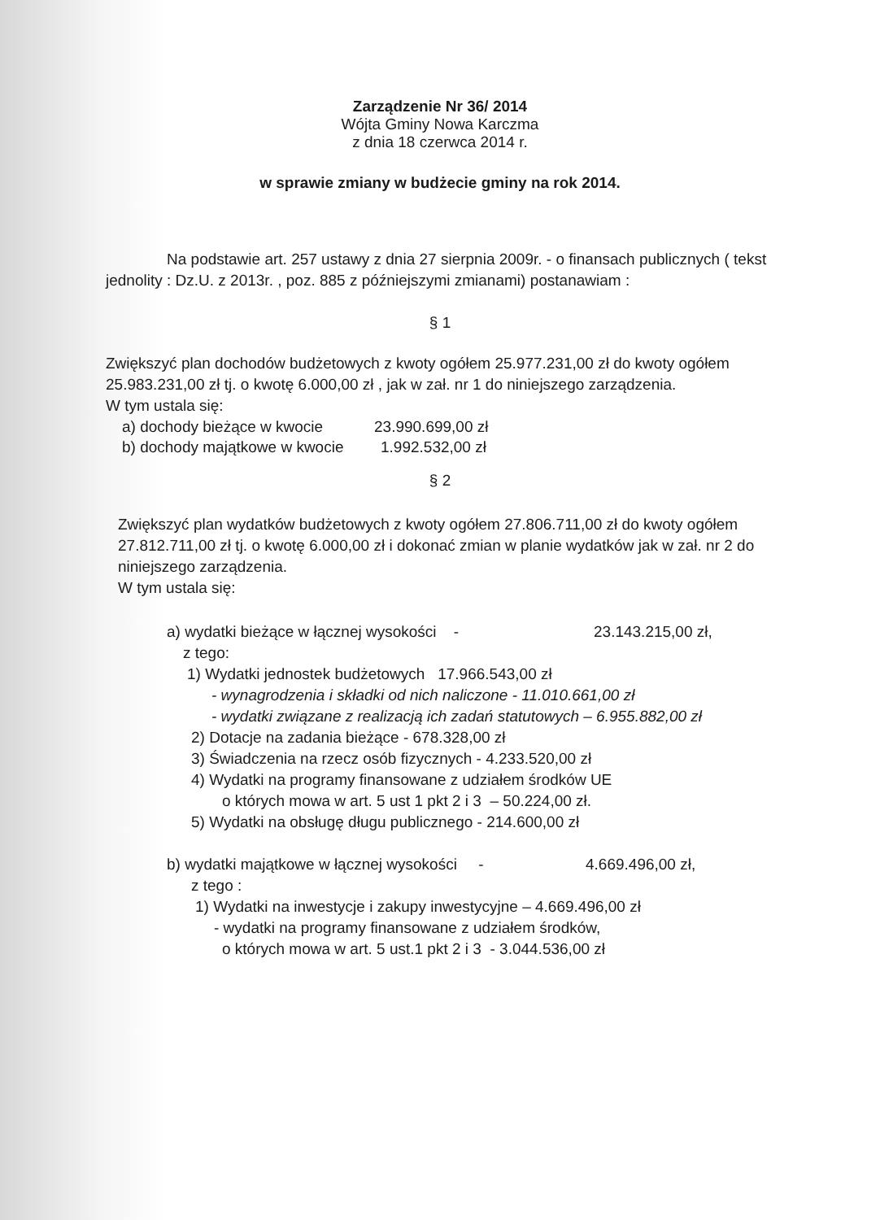Zarządzenie Nr 36/ 2014
Wójta Gminy Nowa Karczma
z dnia 18 czerwca 2014 r.
w sprawie zmiany w budżecie gminy na rok 2014.
Na podstawie art. 257 ustawy z dnia 27 sierpnia 2009r. - o finansach publicznych ( tekst jednolity : Dz.U. z 2013r. , poz. 885 z późniejszymi zmianami) postanawiam :
§ 1
Zwiększyć plan dochodów budżetowych z kwoty ogółem 25.977.231,00 zł do kwoty ogółem 25.983.231,00 zł tj. o kwotę 6.000,00 zł , jak w zał. nr 1 do niniejszego zarządzenia.
W tym ustala się:
a) dochody bieżące w kwocie 23.990.699,00 zł
b) dochody majątkowe w kwocie 1.992.532,00 zł
§ 2
Zwiększyć plan wydatków budżetowych z kwoty ogółem 27.806.711,00 zł do kwoty ogółem 27.812.711,00 zł tj. o kwotę 6.000,00 zł i dokonać zmian w planie wydatków jak w zał. nr 2 do niniejszego zarządzenia.
W tym ustala się:
a) wydatki bieżące w łącznej wysokości - 23.143.215,00 zł,
z tego:
1) Wydatki jednostek budżetowych 17.966.543,00 zł
- wynagrodzenia i składki od nich naliczone - 11.010.661,00 zł
- wydatki związane z realizacją ich zadań statutowych – 6.955.882,00 zł
2) Dotacje na zadania bieżące - 678.328,00 zł
3) Świadczenia na rzecz osób fizycznych - 4.233.520,00 zł
4) Wydatki na programy finansowane z udziałem środków UE
o których mowa w art. 5 ust 1 pkt 2 i 3 – 50.224,00 zł.
5) Wydatki na obsługę długu publicznego - 214.600,00 zł
b) wydatki majątkowe w łącznej wysokości - 4.669.496,00 zł,
z tego :
1) Wydatki na inwestycje i zakupy inwestycyjne – 4.669.496,00 zł
- wydatki na programy finansowane z udziałem środków,
o których mowa w art. 5 ust.1 pkt 2 i 3 - 3.044.536,00 zł